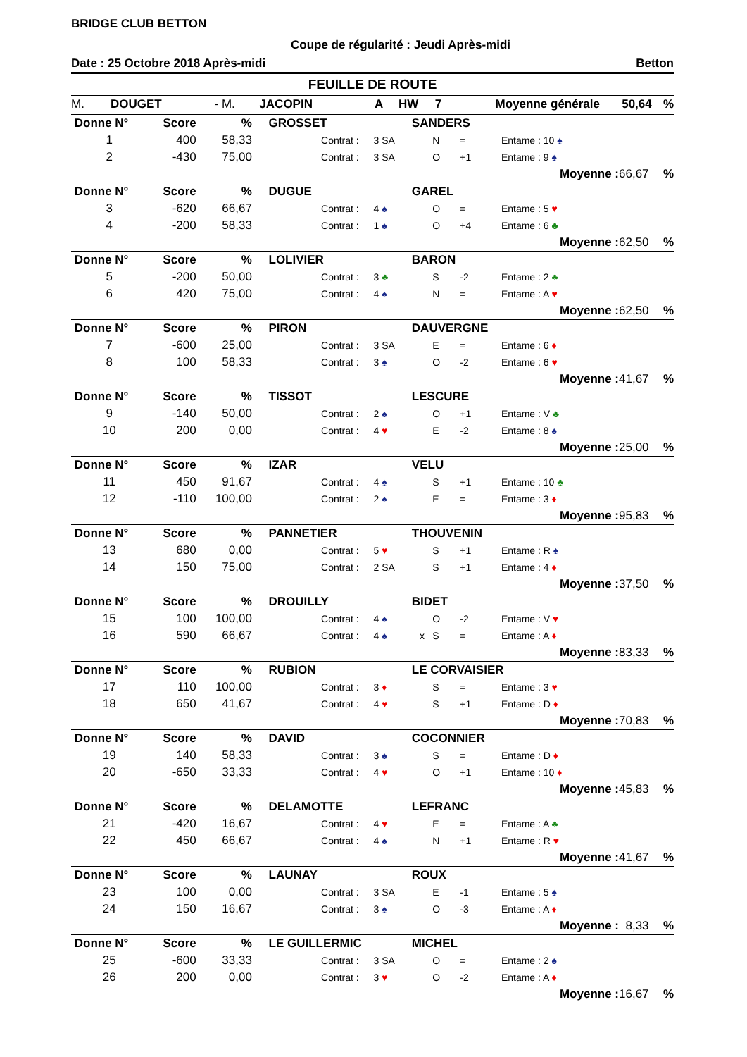BRIDGE CLUB BETTON
Coupe de régularité : Jeudi Après-midi
Date : 25 Octobre 2018 Après-midi Betton
FEUILLE DE ROUTE
M. DOUGET - M. JACOPIN A HW 7 Moyenne générale 50,64%
| Donne N° | Score | % | GROSSET | | | SANDERS | | | | | |
| 1 | 400 | 58,33 | | Contrat : | 3 SA | | N | = | Entame : 10 ♠ | | |
| 2 | -430 | 75,00 | | Contrat : | 3 SA | | O | +1 | Entame : 9 ♠ | | |
| | | | | | | | | | Moyenne : | 66,67 | % |
| Donne N° | Score | % | DUGUE | | | GAREL | | | | | |
| 3 | -620 | 66,67 | | Contrat : | 4 ♠ | | O | = | Entame : 5 ♥ | | |
| 4 | -200 | 58,33 | | Contrat : | 1 ♠ | | O | +4 | Entame : 6 ♣ | | |
| | | | | | | | | | Moyenne : | 62,50 | % |
| Donne N° | Score | % | LOLIVIER | | | BARON | | | | | |
| 5 | -200 | 50,00 | | Contrat : | 3 ♣ | | S | -2 | Entame : 2 ♣ | | |
| 6 | 420 | 75,00 | | Contrat : | 4 ♠ | | N | = | Entame : A ♥ | | |
| | | | | | | | | | Moyenne : | 62,50 | % |
| Donne N° | Score | % | PIRON | | | DAUVERGNE | | | | | |
| 7 | -600 | 25,00 | | Contrat : | 3 SA | | E | = | Entame : 6 ♦ | | |
| 8 | 100 | 58,33 | | Contrat : | 3 ♠ | | O | -2 | Entame : 6 ♥ | | |
| | | | | | | | | | Moyenne : | 41,67 | % |
| Donne N° | Score | % | TISSOT | | | LESCURE | | | | | |
| 9 | -140 | 50,00 | | Contrat : | 2 ♠ | | O | +1 | Entame : V ♣ | | |
| 10 | 200 | 0,00 | | Contrat : | 4 ♥ | | E | -2 | Entame : 8 ♠ | | |
| | | | | | | | | | Moyenne : | 25,00 | % |
| Donne N° | Score | % | IZAR | | | VELU | | | | | |
| 11 | 450 | 91,67 | | Contrat : | 4 ♠ | | S | +1 | Entame : 10 ♣ | | |
| 12 | -110 | 100,00 | | Contrat : | 2 ♠ | | E | = | Entame : 3 ♦ | | |
| | | | | | | | | | Moyenne : | 95,83 | % |
| Donne N° | Score | % | PANNETIER | | | THOUVENIN | | | | | |
| 13 | 680 | 0,00 | | Contrat : | 5 ♥ | | S | +1 | Entame : R ♠ | | |
| 14 | 150 | 75,00 | | Contrat : | 2 SA | | S | +1 | Entame : 4 ♦ | | |
| | | | | | | | | | Moyenne : | 37,50 | % |
| Donne N° | Score | % | DROUILLY | | | BIDET | | | | | |
| 15 | 100 | 100,00 | | Contrat : | 4 ♠ | | O | -2 | Entame : V ♥ | | |
| 16 | 590 | 66,67 | | Contrat : | 4 ♠ | x | S | = | Entame : A ♦ | | |
| | | | | | | | | | Moyenne : | 83,33 | % |
| Donne N° | Score | % | RUBION | | | LE CORVAISIER | | | | | |
| 17 | 110 | 100,00 | | Contrat : | 3 ♦ | | S | = | Entame : 3 ♥ | | |
| 18 | 650 | 41,67 | | Contrat : | 4 ♥ | | S | +1 | Entame : D ♦ | | |
| | | | | | | | | | Moyenne : | 70,83 | % |
| Donne N° | Score | % | DAVID | | | COCONNIER | | | | | |
| 19 | 140 | 58,33 | | Contrat : | 3 ♠ | | S | = | Entame : D ♦ | | |
| 20 | -650 | 33,33 | | Contrat : | 4 ♥ | | O | +1 | Entame : 10 ♦ | | |
| | | | | | | | | | Moyenne : | 45,83 | % |
| Donne N° | Score | % | DELAMOTTE | | | LEFRANC | | | | | |
| 21 | -420 | 16,67 | | Contrat : | 4 ♥ | | E | = | Entame : A ♣ | | |
| 22 | 450 | 66,67 | | Contrat : | 4 ♠ | | N | +1 | Entame : R ♥ | | |
| | | | | | | | | | Moyenne : | 41,67 | % |
| Donne N° | Score | % | LAUNAY | | | ROUX | | | | | |
| 23 | 100 | 0,00 | | Contrat : | 3 SA | | E | -1 | Entame : 5 ♠ | | |
| 24 | 150 | 16,67 | | Contrat : | 3 ♠ | | O | -3 | Entame : A ♦ | | |
| | | | | | | | | | Moyenne : | 8,33 | % |
| Donne N° | Score | % | LE GUILLERMIC | | | MICHEL | | | | | |
| 25 | -600 | 33,33 | | Contrat : | 3 SA | | O | = | Entame : 2 ♠ | | |
| 26 | 200 | 0,00 | | Contrat : | 3 ♥ | | O | -2 | Entame : A ♦ | | |
| | | | | | | | | | Moyenne : | 16,67 | % |